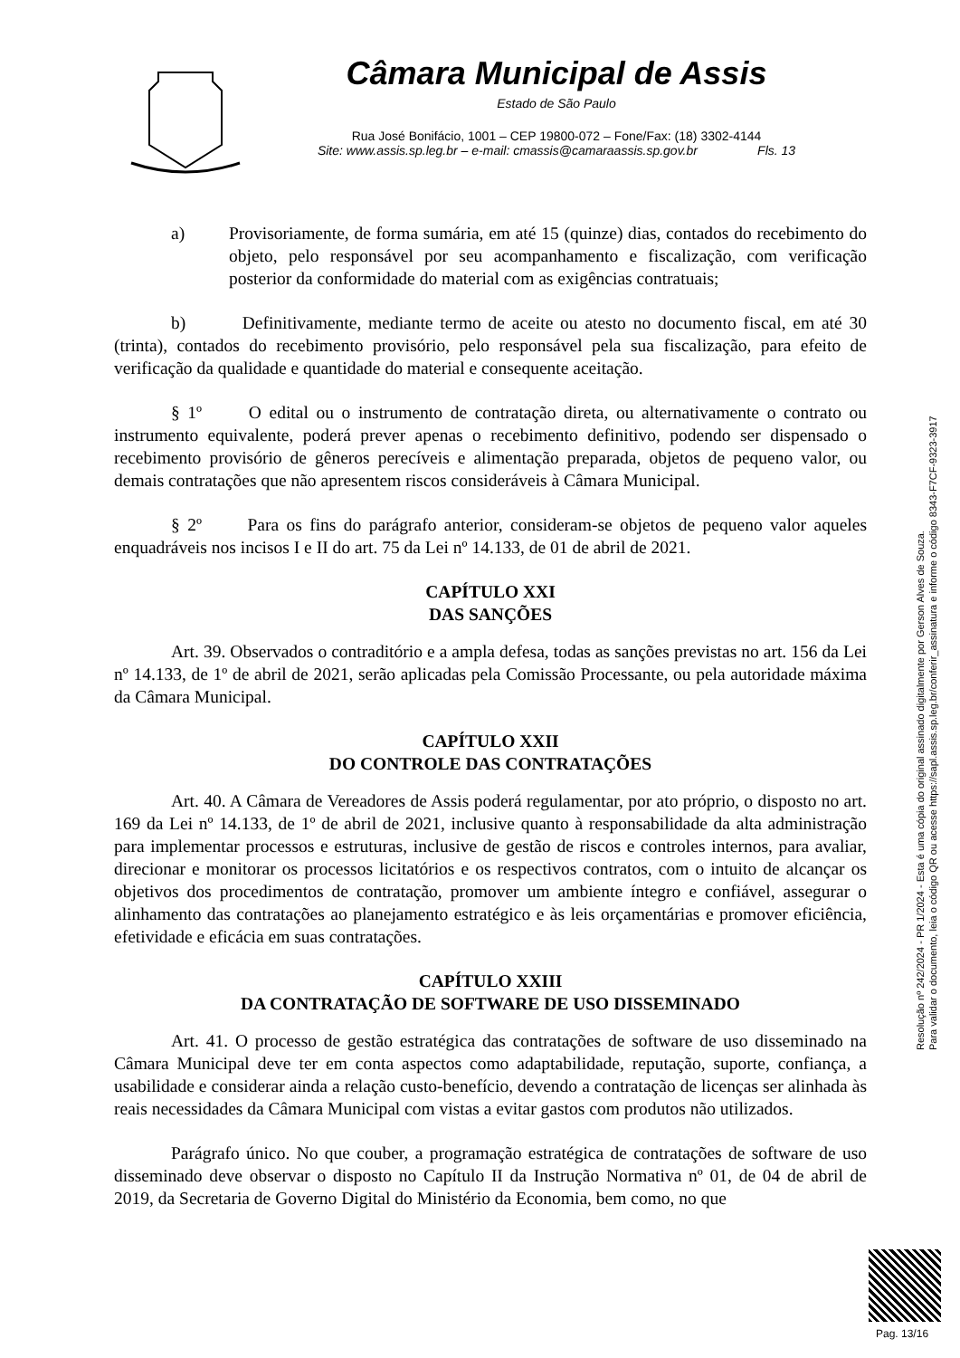Câmara Municipal de Assis
Estado de São Paulo
Rua José Bonifácio, 1001 – CEP 19800-072 – Fone/Fax: (18) 3302-4144
Site: www.assis.sp.leg.br – e-mail: cmassis@camaraassis.sp.gov.br Fls. 13
a) Provisoriamente, de forma sumária, em até 15 (quinze) dias, contados do recebimento do objeto, pelo responsável por seu acompanhamento e fiscalização, com verificação posterior da conformidade do material com as exigências contratuais;
b) Definitivamente, mediante termo de aceite ou atesto no documento fiscal, em até 30 (trinta), contados do recebimento provisório, pelo responsável pela sua fiscalização, para efeito de verificação da qualidade e quantidade do material e consequente aceitação.
§ 1º O edital ou o instrumento de contratação direta, ou alternativamente o contrato ou instrumento equivalente, poderá prever apenas o recebimento definitivo, podendo ser dispensado o recebimento provisório de gêneros perecíveis e alimentação preparada, objetos de pequeno valor, ou demais contratações que não apresentem riscos consideráveis à Câmara Municipal.
§ 2º Para os fins do parágrafo anterior, consideram-se objetos de pequeno valor aqueles enquadráveis nos incisos I e II do art. 75 da Lei nº 14.133, de 01 de abril de 2021.
CAPÍTULO XXI
DAS SANÇÕES
Art. 39. Observados o contraditório e a ampla defesa, todas as sanções previstas no art. 156 da Lei nº 14.133, de 1º de abril de 2021, serão aplicadas pela Comissão Processante, ou pela autoridade máxima da Câmara Municipal.
CAPÍTULO XXII
DO CONTROLE DAS CONTRATAÇÕES
Art. 40. A Câmara de Vereadores de Assis poderá regulamentar, por ato próprio, o disposto no art. 169 da Lei nº 14.133, de 1º de abril de 2021, inclusive quanto à responsabilidade da alta administração para implementar processos e estruturas, inclusive de gestão de riscos e controles internos, para avaliar, direcionar e monitorar os processos licitatórios e os respectivos contratos, com o intuito de alcançar os objetivos dos procedimentos de contratação, promover um ambiente íntegro e confiável, assegurar o alinhamento das contratações ao planejamento estratégico e às leis orçamentárias e promover eficiência, efetividade e eficácia em suas contratações.
CAPÍTULO XXIII
DA CONTRATAÇÃO DE SOFTWARE DE USO DISSEMINADO
Art. 41. O processo de gestão estratégica das contratações de software de uso disseminado na Câmara Municipal deve ter em conta aspectos como adaptabilidade, reputação, suporte, confiança, a usabilidade e considerar ainda a relação custo-benefício, devendo a contratação de licenças ser alinhada às reais necessidades da Câmara Municipal com vistas a evitar gastos com produtos não utilizados.
Parágrafo único. No que couber, a programação estratégica de contratações de software de uso disseminado deve observar o disposto no Capítulo II da Instrução Normativa nº 01, de 04 de abril de 2019, da Secretaria de Governo Digital do Ministério da Economia, bem como, no que
Resolução nº 242/2024 - PR 1/2024 - Esta é uma cópia do original assinado digitalmente por Gerson Alves de Souza.
Para validar o documento, leia o código QR ou acesse https://sapl.assis.sp.leg.br/conferir_assinatura e informe o código 8343-F7CF-9323-3917
Pag. 13/16